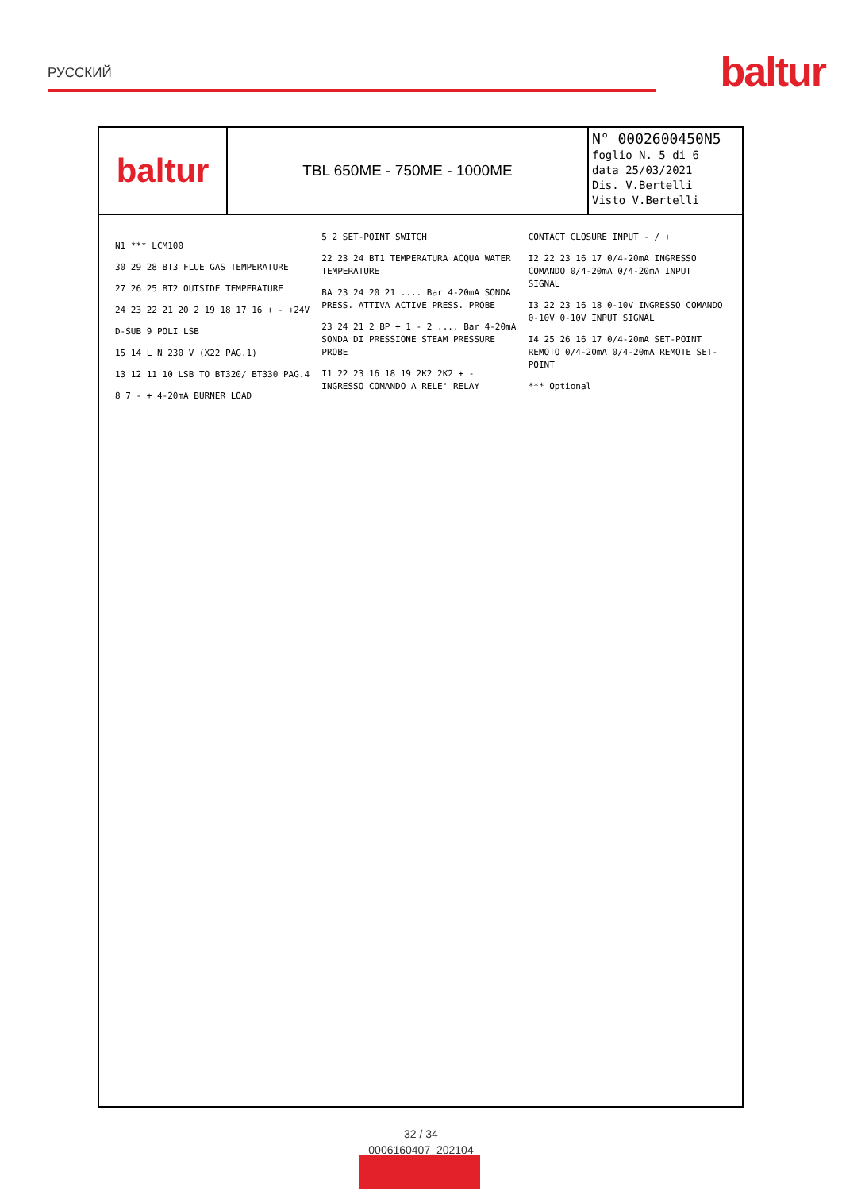РУССКИЙ baltur
baltur
TBL 650ME - 750ME - 1000ME
N° 0002600450N5
foglio N. 5 di 6
data 25/03/2021
Dis. V.Bertelli
Visto V.Bertelli
N1 *** LCM100
30 29 28 BT3 FLUE GAS TEMPERATURE
27 26 25 BT2 OUTSIDE TEMPERATURE
24 23 22 21 20 2 19 18 17 16 + - +24V
D-SUB 9 POLI LSB
15 14 L N 230 V (X22 PAG.1)
13 12 11 10 LSB TO BT320/ BT330 PAG.4
8 7 - + 4-20mA BURNER LOAD
5 2 SET-POINT SWITCH
22 23 24 BT1 TEMPERATURA ACQUA WATER TEMPERATURE
BA 23 24 20 21 .... Bar 4-20mA SONDA PRESS. ATTIVA ACTIVE PRESS. PROBE
23 24 21 2 BP + 1 - 2 .... Bar 4-20mA SONDA DI PRESSIONE STEAM PRESSURE PROBE
I1 22 23 16 18 19 2K2 2K2 + - INGRESSO COMANDO A RELE' RELAY CONTACT CLOSURE INPUT - / +
I2 22 23 16 17 0/4-20mA INGRESSO COMANDO 0/4-20mA 0/4-20mA INPUT SIGNAL
I3 22 23 16 18 0-10V INGRESSO COMANDO 0-10V 0-10V INPUT SIGNAL
I4 25 26 16 17 0/4-20mA SET-POINT REMOTO 0/4-20mA 0/4-20mA REMOTE SET-POINT
*** Optional
32 / 34
0006160407_202104